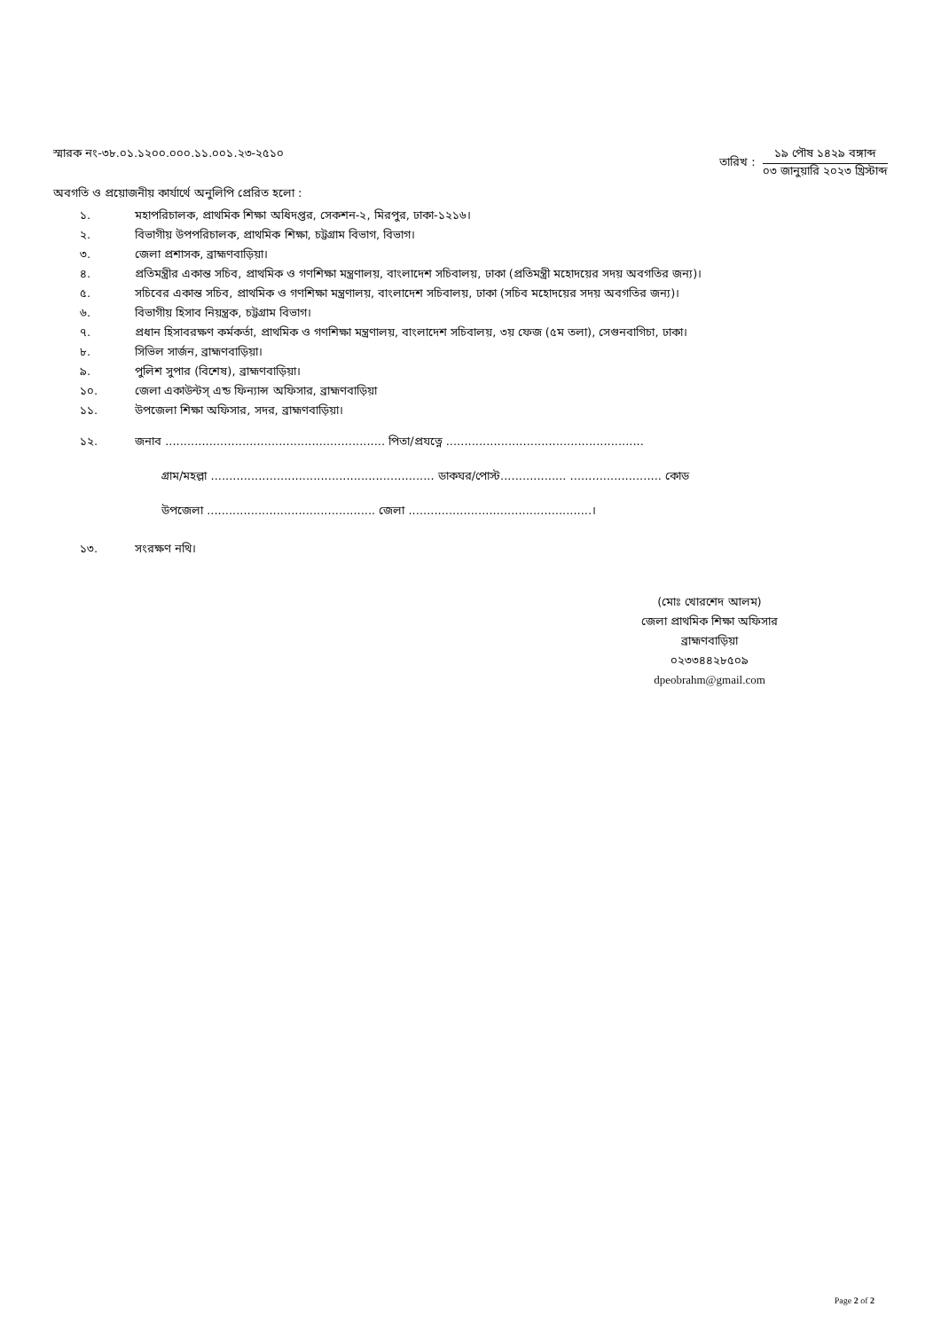স্মারক নং-৩৮.০১.১২০০.০০০.১১.০০১.২৩-২৫১০
তারিখ :
১৯ পৌষ ১৪২৯ বঙ্গাব্দ
০৩ জানুয়ারি ২০২৩ খ্রিস্টাব্দ
অবগতি ও প্রয়োজনীয় কার্যার্থে অনুলিপি প্রেরিত হলো :
১. মহাপরিচালক, প্রাথমিক শিক্ষা অধিদপ্তর, সেকশন-২, মিরপুর, ঢাকা-১২১৬।
২. বিভাগীয় উপপরিচালক, প্রাথমিক শিক্ষা, চট্টগ্রাম বিভাগ, বিভাগ।
৩. জেলা প্রশাসক, ব্রাহ্মণবাড়িয়া।
৪. প্রতিমন্ত্রীর একান্ত সচিব, প্রাথমিক ও গণশিক্ষা মন্ত্রণালয়, বাংলাদেশ সচিবালয়, ঢাকা (প্রতিমন্ত্রী মহোদয়ের সদয় অবগতির জন্য)।
৫. সচিবের একান্ত সচিব, প্রাথমিক ও গণশিক্ষা মন্ত্রণালয়, বাংলাদেশ সচিবালয়, ঢাকা (সচিব মহোদয়ের সদয় অবগতির জন্য)।
৬. বিভাগীয় হিসাব নিয়ন্ত্রক, চট্টগ্রাম বিভাগ।
৭. প্রধান হিসাবরক্ষণ কর্মকর্তা, প্রাথমিক ও গণশিক্ষা মন্ত্রণালয়, বাংলাদেশ সচিবালয়, ৩য় ফেজ (৫ম তলা), সেগুনবাগিচা, ঢাকা।
৮. সিভিল সার্জন, ব্রাহ্মণবাড়িয়া।
৯. পুলিশ সুপার (বিশেষ), ব্রাহ্মণবাড়িয়া।
১০. জেলা একাউন্টস্ এন্ড ফিন্যান্স অফিসার, ব্রাহ্মণবাড়িয়া
১১. উপজেলা শিক্ষা অফিসার, সদর, ব্রাহ্মণবাড়িয়া।
১২. জনাব ............................................................ পিতা/প্রযত্নে ......................................................
গ্রাম/মহল্লা ............................................................. ডাকঘর/পোস্ট.................. ......................... কোড
উপজেলা .............................................. জেলা ..................................................।
১৩. সংরক্ষণ নথি।
(মোঃ খোরশেদ আলম)
জেলা প্রাথমিক শিক্ষা অফিসার
ব্রাহ্মণবাড়িয়া
০২৩৩৪৪২৮৫০৯
dpeobrahm@gmail.com
Page 2 of 2